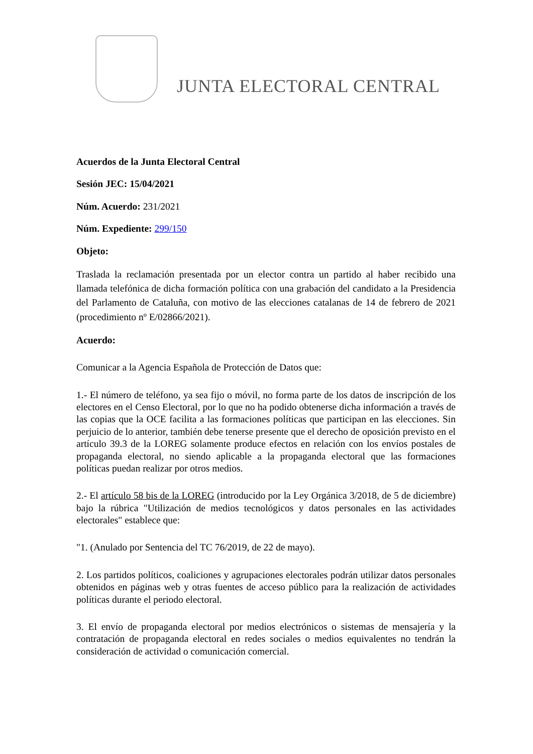JUNTA ELECTORAL CENTRAL
Acuerdos de la Junta Electoral Central
Sesión JEC: 15/04/2021
Núm. Acuerdo: 231/2021
Núm. Expediente: 299/150
Objeto:
Traslada la reclamación presentada por un elector contra un partido al haber recibido una llamada telefónica de dicha formación política con una grabación del candidato a la Presidencia del Parlamento de Cataluña, con motivo de las elecciones catalanas de 14 de febrero de 2021 (procedimiento nº E/02866/2021).
Acuerdo:
Comunicar a la Agencia Española de Protección de Datos que:
1.- El número de teléfono, ya sea fijo o móvil, no forma parte de los datos de inscripción de los electores en el Censo Electoral, por lo que no ha podido obtenerse dicha información a través de las copias que la OCE facilita a las formaciones políticas que participan en las elecciones. Sin perjuicio de lo anterior, también debe tenerse presente que el derecho de oposición previsto en el artículo 39.3 de la LOREG solamente produce efectos en relación con los envíos postales de propaganda electoral, no siendo aplicable a la propaganda electoral que las formaciones políticas puedan realizar por otros medios.
2.- El artículo 58 bis de la LOREG (introducido por la Ley Orgánica 3/2018, de 5 de diciembre) bajo la rúbrica "Utilización de medios tecnológicos y datos personales en las actividades electorales" establece que:
"1. (Anulado por Sentencia del TC 76/2019, de 22 de mayo).
2. Los partidos políticos, coaliciones y agrupaciones electorales podrán utilizar datos personales obtenidos en páginas web y otras fuentes de acceso público para la realización de actividades políticas durante el periodo electoral.
3. El envío de propaganda electoral por medios electrónicos o sistemas de mensajería y la contratación de propaganda electoral en redes sociales o medios equivalentes no tendrán la consideración de actividad o comunicación comercial.